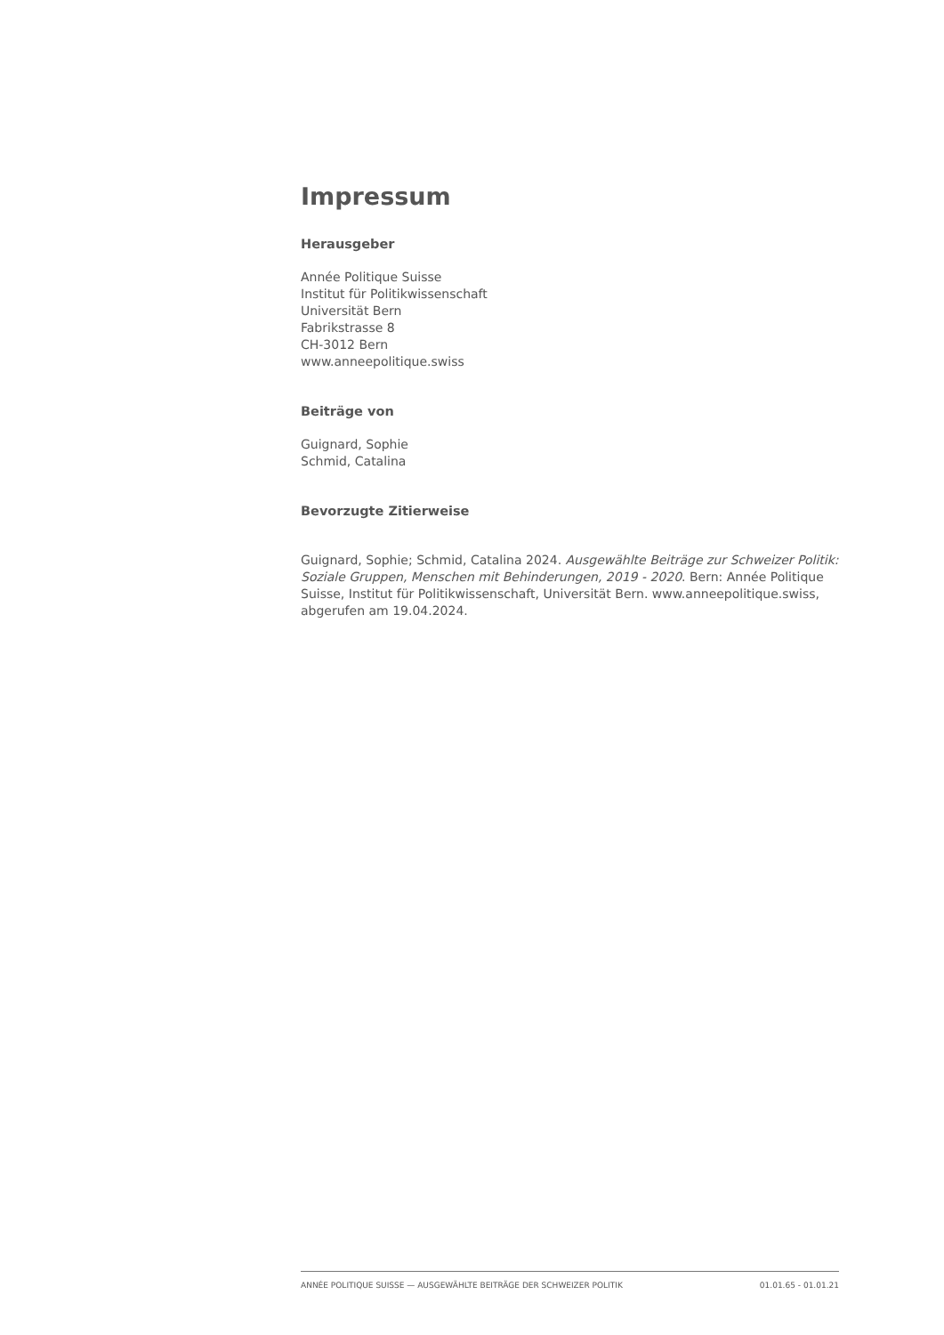Impressum
Herausgeber
Année Politique Suisse
Institut für Politikwissenschaft
Universität Bern
Fabrikstrasse 8
CH-3012 Bern
www.anneepolitique.swiss
Beiträge von
Guignard, Sophie
Schmid, Catalina
Bevorzugte Zitierweise
Guignard, Sophie; Schmid, Catalina 2024. Ausgewählte Beiträge zur Schweizer Politik: Soziale Gruppen, Menschen mit Behinderungen, 2019 - 2020. Bern: Année Politique Suisse, Institut für Politikwissenschaft, Universität Bern. www.anneepolitique.swiss, abgerufen am 19.04.2024.
ANNÉE POLITIQUE SUISSE — AUSGEWÄHLTE BEITRÄGE DER SCHWEIZER POLITIK 01.01.65 - 01.01.21